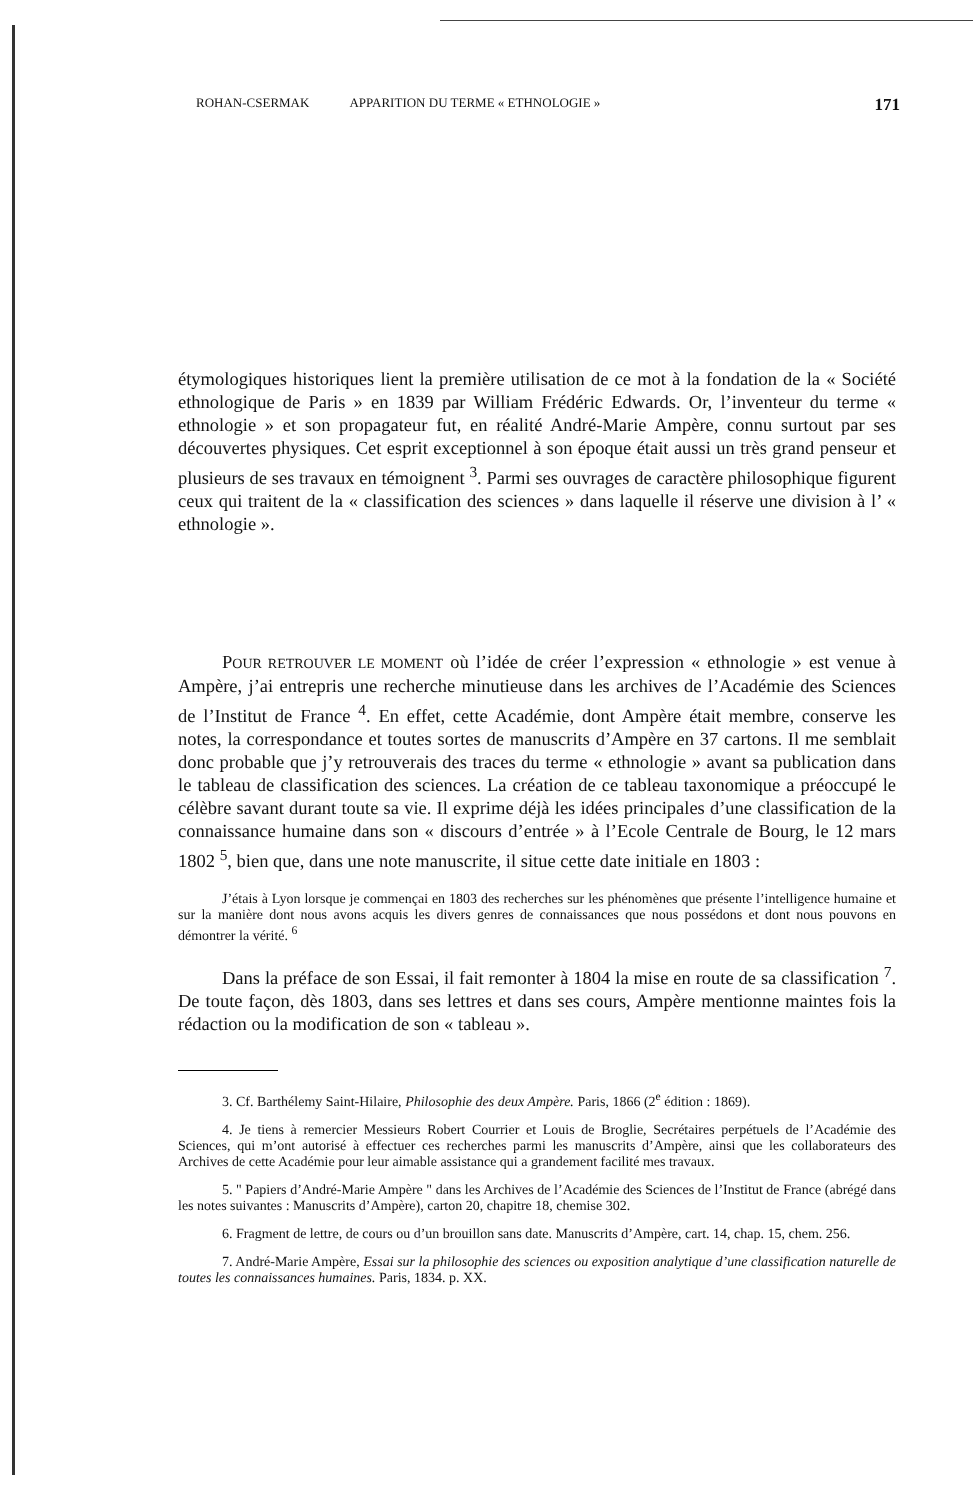ROHAN-CSERMAK APPARITION DU TERME « ETHNOLOGIE » 171
étymologiques historiques lient la première utilisation de ce mot à la fondation de la « Société ethnologique de Paris » en 1839 par William Frédéric Edwards. Or, l’inventeur du terme « ethnologie » et son propagateur fut, en réalité André-Marie Ampère, connu surtout par ses découvertes physiques. Cet esprit exceptionnel à son époque était aussi un très grand penseur et plusieurs de ses travaux en témoignent <sup>3</sup>. Parmi ses ouvrages de caractère philosophique figurent ceux qui traitent de la « classification des sciences » dans laquelle il réserve une division à l’ « ethnologie ».
POUR RETROUVER LE MOMENT où l’idée de créer l’expression « ethnologie » est venue à Ampère, j’ai entrepris une recherche minutieuse dans les archives de l’Académie des Sciences de l’Institut de France <sup>4</sup>. En effet, cette Académie, dont Ampère était membre, conserve les notes, la correspondance et toutes sortes de manuscrits d’Ampère en 37 cartons. Il me semblait donc probable que j’y retrouverais des traces du terme « ethnologie » avant sa publication dans le tableau de classification des sciences. La création de ce tableau taxonomique a préoccupé le célèbre savant durant toute sa vie. Il exprime déjà les idées principales d’une classification de la connaissance humaine dans son « discours d’entrée » à l’Ecole Centrale de Bourg, le 12 mars 1802 <sup>5</sup>, bien que, dans une note manuscrite, il situe cette date initiale en 1803 :
J’étais à Lyon lorsque je commençai en 1803 des recherches sur les phénomènes que présente l’intelligence humaine et sur la manière dont nous avons acquis les divers genres de connaissances que nous possédons et dont nous pouvons en démontrer la vérité. <sup>6</sup>
Dans la préface de son Essai, il fait remonter à 1804 la mise en route de sa classification <sup>7</sup>. De toute façon, dès 1803, dans ses lettres et dans ses cours, Ampère mentionne maintes fois la rédaction ou la modification de son « tableau ».
3. Cf. Barthélemy Saint-Hilaire, Philosophie des deux Ampère. Paris, 1866 (2<sup>e</sup> édition : 1869).
4. Je tiens à remercier Messieurs Robert Courrier et Louis de Broglie, Secrétaires perpétuels de l’Académie des Sciences, qui m’ont autorisé à effectuer ces recherches parmi les manuscrits d’Ampère, ainsi que les collaborateurs des Archives de cette Académie pour leur aimable assistance qui a grandement facilité mes travaux.
5. " Papiers d’André-Marie Ampère " dans les Archives de l’Académie des Sciences de l’Institut de France (abrégé dans les notes suivantes : Manuscrits d’Ampère), carton 20, chapitre 18, chemise 302.
6. Fragment de lettre, de cours ou d’un brouillon sans date. Manuscrits d’Ampère, cart. 14, chap. 15, chem. 256.
7. André-Marie Ampère, Essai sur la philosophie des sciences ou exposition analytique d’une classification naturelle de toutes les connaissances humaines. Paris, 1834. p. XX.